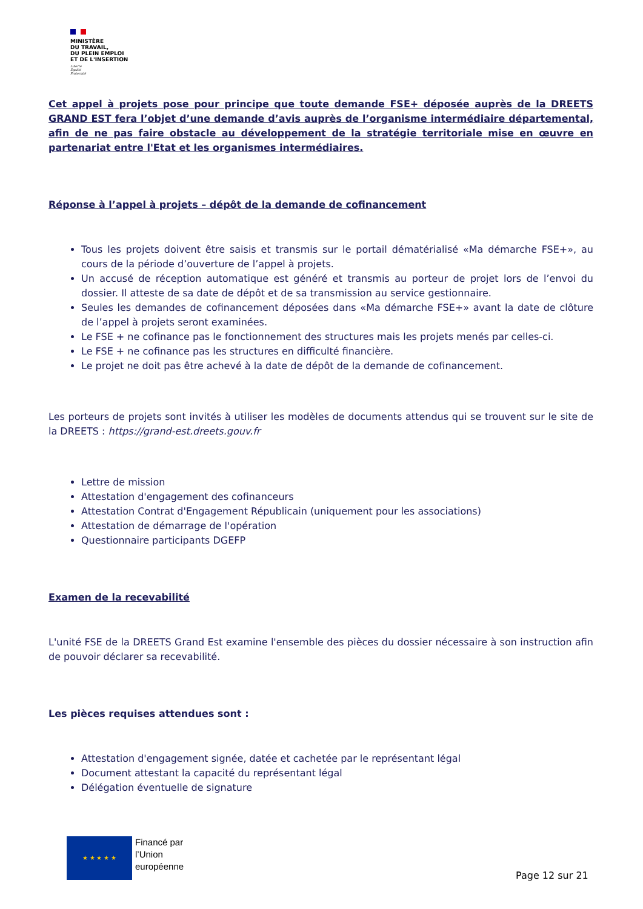MINISTÈRE
DU TRAVAIL,
DU PLEIN EMPLOI
ET DE L'INSERTION
Liberté
Égalité
Fraternité
Cet appel à projets pose pour principe que toute demande FSE+ déposée auprès de la DREETS GRAND EST fera l’objet d’une demande d’avis auprès de l’organisme intermédiaire départemental, afin de ne pas faire obstacle au développement de la stratégie territoriale mise en œuvre en partenariat entre l'Etat et les organismes intermédiaires.
Réponse à l’appel à projets – dépôt de la demande de cofinancement
Tous les projets doivent être saisis et transmis sur le portail dématérialisé «Ma démarche FSE+», au cours de la période d’ouverture de l’appel à projets.
Un accusé de réception automatique est généré et transmis au porteur de projet lors de l’envoi du dossier. Il atteste de sa date de dépôt et de sa transmission au service gestionnaire.
Seules les demandes de cofinancement déposées dans «Ma démarche FSE+» avant la date de clôture de l’appel à projets seront examinées.
Le FSE + ne cofinance pas le fonctionnement des structures mais les projets menés par celles-ci.
Le FSE + ne cofinance pas les structures en difficulté financière.
Le projet ne doit pas être achevé à la date de dépôt de la demande de cofinancement.
Les porteurs de projets sont invités à utiliser les modèles de documents attendus qui se trouvent sur le site de la DREETS : https://grand-est.dreets.gouv.fr
Lettre de mission
Attestation d'engagement des cofinanceurs
Attestation Contrat d'Engagement Républicain (uniquement pour les associations)
Attestation de démarrage de l'opération
Questionnaire participants DGEFP
Examen de la recevabilité
L'unité FSE de la DREETS Grand Est examine l'ensemble des pièces du dossier nécessaire à son instruction afin de pouvoir déclarer sa recevabilité.
Les pièces requises attendues sont :
Attestation d'engagement signée, datée et cachetée par le représentant légal
Document attestant la capacité du représentant légal
Délégation éventuelle de signature
★ ★ ★ ★ ★
Financé par
l’Union
européenne
Page 12 sur 21